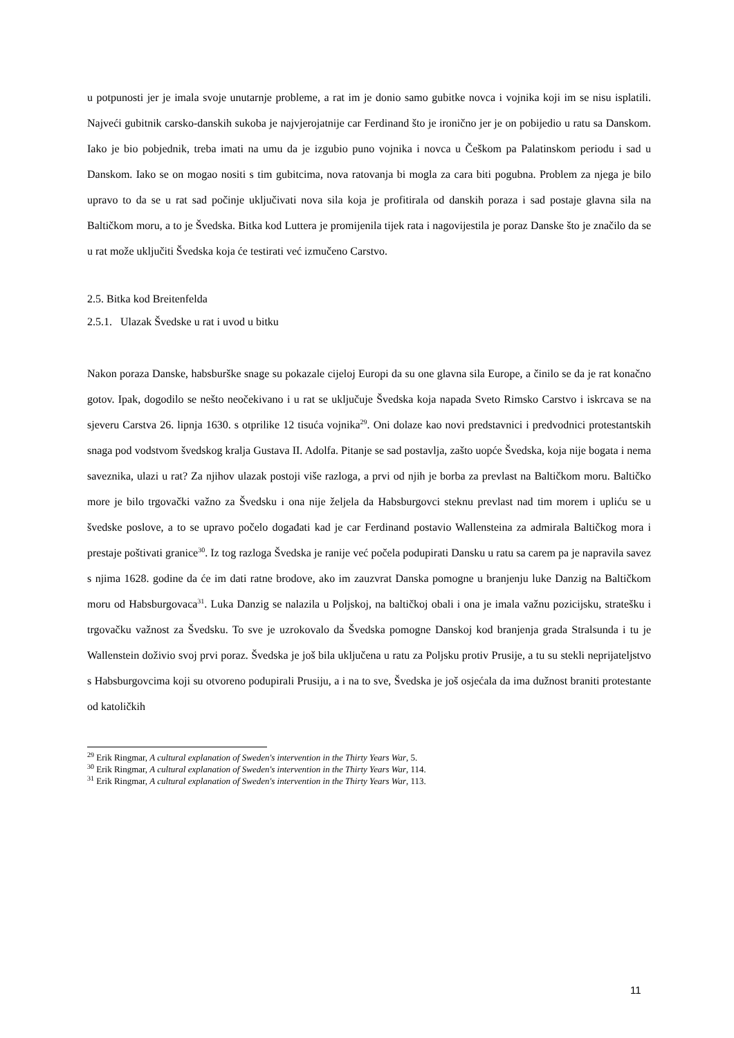u potpunosti jer je imala svoje unutarnje probleme, a rat im je donio samo gubitke novca i vojnika koji im se nisu isplatili. Najveći gubitnik carsko-danskih sukoba je najvjerojatnije car Ferdinand što je ironično jer je on pobijedio u ratu sa Danskom. Iako je bio pobjednik, treba imati na umu da je izgubio puno vojnika i novca u Češkom pa Palatinskom periodu i sad u Danskom. Iako se on mogao nositi s tim gubitcima, nova ratovanja bi mogla za cara biti pogubna. Problem za njega je bilo upravo to da se u rat sad počinje uključivati nova sila koja je profitirala od danskih poraza i sad postaje glavna sila na Baltičkom moru, a to je Švedska. Bitka kod Luttera je promijenila tijek rata i nagovijestila je poraz Danske što je značilo da se u rat može uključiti Švedska koja će testirati već izmučeno Carstvo.
2.5. Bitka kod Breitenfelda
2.5.1. Ulazak Švedske u rat i uvod u bitku
Nakon poraza Danske, habsburške snage su pokazale cijeloj Europi da su one glavna sila Europe, a činilo se da je rat konačno gotov. Ipak, dogodilo se nešto neočekivano i u rat se uključuje Švedska koja napada Sveto Rimsko Carstvo i iskrcava se na sjeveru Carstva 26. lipnja 1630. s otprilike 12 tisuća vojnika<sup>29</sup>. Oni dolaze kao novi predstavnici i predvodnici protestantskih snaga pod vodstvom švedskog kralja Gustava II. Adolfa. Pitanje se sad postavlja, zašto uopće Švedska, koja nije bogata i nema saveznika, ulazi u rat? Za njihov ulazak postoji više razloga, a prvi od njih je borba za prevlast na Baltičkom moru. Baltičko more je bilo trgovački važno za Švedsku i ona nije željela da Habsburgovci steknu prevlast nad tim morem i upliću se u švedske poslove, a to se upravo počelo događati kad je car Ferdinand postavio Wallensteina za admirala Baltičkog mora i prestaje poštivati granice<sup>30</sup>. Iz tog razloga Švedska je ranije već počela podupirati Dansku u ratu sa carem pa je napravila savez s njima 1628. godine da će im dati ratne brodove, ako im zauzvrat Danska pomogne u branjenju luke Danzig na Baltičkom moru od Habsburgovaca<sup>31</sup>. Luka Danzig se nalazila u Poljskoj, na baltičkoj obali i ona je imala važnu pozicijsku, stratešku i trgovačku važnost za Švedsku. To sve je uzrokovalo da Švedska pomogne Danskoj kod branjenja grada Stralsunda i tu je Wallenstein doživio svoj prvi poraz. Švedska je još bila uključena u ratu za Poljsku protiv Prusije, a tu su stekli neprijateljstvo s Habsburgovcima koji su otvoreno podupirali Prusiju, a i na to sve, Švedska je još osjećala da ima dužnost braniti protestante od katoličkih
<sup>29</sup> Erik Ringmar, A cultural explanation of Sweden's intervention in the Thirty Years War, 5.
<sup>30</sup> Erik Ringmar, A cultural explanation of Sweden's intervention in the Thirty Years War, 114.
<sup>31</sup> Erik Ringmar, A cultural explanation of Sweden's intervention in the Thirty Years War, 113.
11